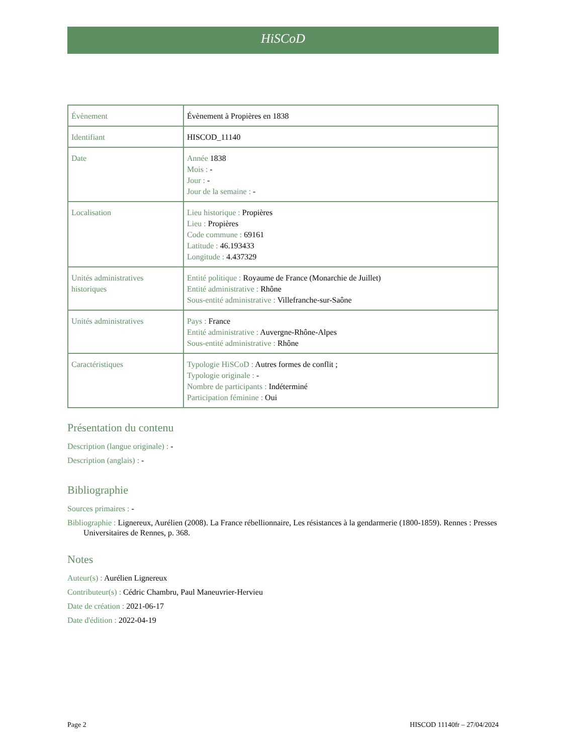HiSCoD
| Évènement | Évènement à Propières en 1838 |
| Identifiant | HISCOD_11140 |
| Date | Année 1838 Mois : - Jour : - Jour de la semaine : - |
| Localisation | Lieu historique : Propières Lieu : Propières Code commune : 69161 Latitude : 46.193433 Longitude : 4.437329 |
| Unités administratives historiques | Entité politique : Royaume de France (Monarchie de Juillet) Entité administrative : Rhône Sous-entité administrative : Villefranche-sur-Saône |
| Unités administratives | Pays : France Entité administrative : Auvergne-Rhône-Alpes Sous-entité administrative : Rhône |
| Caractéristiques | Typologie HiSCoD : Autres formes de conflit ; Typologie originale : - Nombre de participants : Indéterminé Participation féminine : Oui |
Présentation du contenu
Description (langue originale) : -
Description (anglais) : -
Bibliographie
Sources primaires : -
Bibliographie : Lignereux, Aurélien (2008). La France rébellionnaire, Les résistances à la gendarmerie (1800-1859). Rennes : Presses Universitaires de Rennes, p. 368.
Notes
Auteur(s) : Aurélien Lignereux
Contributeur(s) : Cédric Chambru, Paul Maneuvrier-Hervieu
Date de création : 2021-06-17
Date d'édition : 2022-04-19
Page 2 HISCOD 11140fr – 27/04/2024